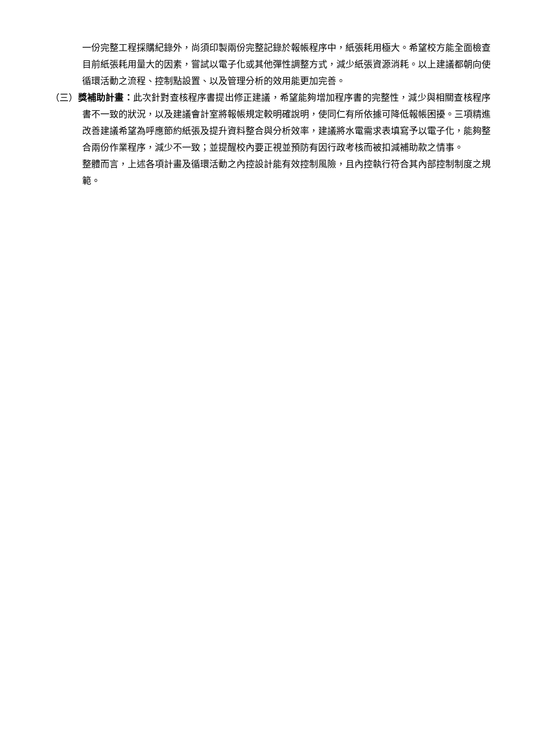一份完整工程採購紀錄外，尚須印製兩份完整記錄於報帳程序中，紙張耗用極大。希望校方能全面檢查目前紙張耗用量大的因素，嘗試以電子化或其他彈性調整方式，減少紙張資源消耗。以上建議都朝向使循環活動之流程、控制點設置、以及管理分析的效用能更加完善。
（三）獎補助計畫：此次針對查核程序書提出修正建議，希望能夠增加程序書的完整性，減少與相關查核程序書不一致的狀況，以及建議會計室將報帳規定較明確說明，使同仁有所依據可降低報帳困擾。三項精進改善建議希望為呼應節約紙張及提升資料整合與分析效率，建議將水電需求表填寫予以電子化，能夠整合兩份作業程序，減少不一致；並提醒校內要正視並預防有因行政考核而被扣減補助款之情事。
整體而言，上述各項計畫及循環活動之內控設計能有效控制風險，且內控執行符合其內部控制制度之規範。